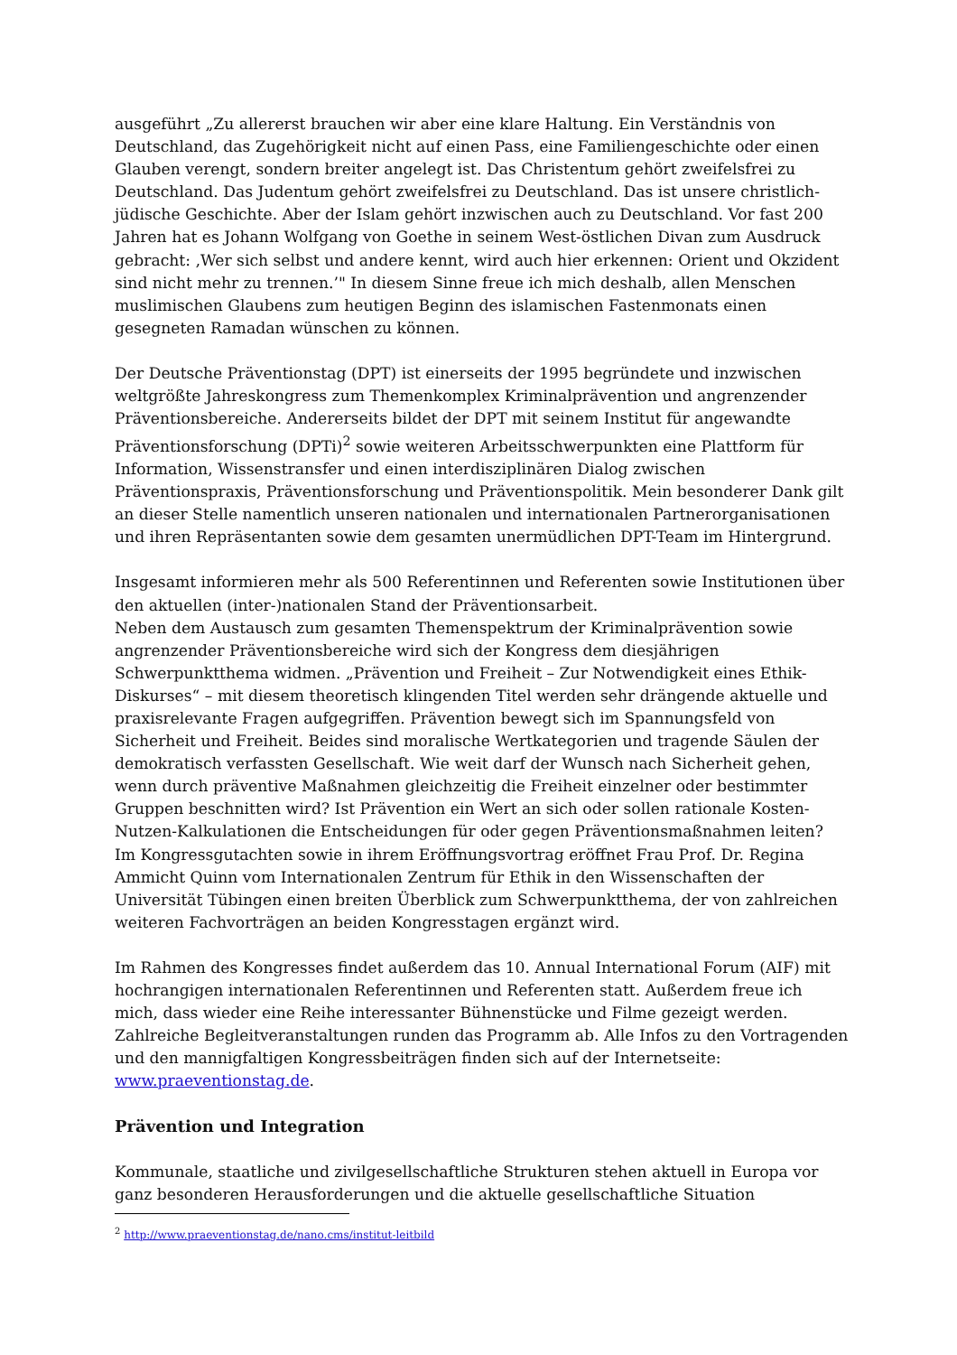ausgeführt „Zu allererst brauchen wir aber eine klare Haltung. Ein Verständnis von Deutschland, das Zugehörigkeit nicht auf einen Pass, eine Familiengeschichte oder einen Glauben verengt, sondern breiter angelegt ist. Das Christentum gehört zweifelsfrei zu Deutschland. Das Judentum gehört zweifelsfrei zu Deutschland. Das ist unsere christlich-jüdische Geschichte. Aber der Islam gehört inzwischen auch zu Deutschland. Vor fast 200 Jahren hat es Johann Wolfgang von Goethe in seinem West-östlichen Divan zum Ausdruck gebracht: ‚Wer sich selbst und andere kennt, wird auch hier erkennen: Orient und Okzident sind nicht mehr zu trennen.’" In diesem Sinne freue ich mich deshalb, allen Menschen muslimischen Glaubens zum heutigen Beginn des islamischen Fastenmonats einen gesegneten Ramadan wünschen zu können.
Der Deutsche Präventionstag (DPT) ist einerseits der 1995 begründete und inzwischen weltgrößte Jahreskongress zum Themenkomplex Kriminalprävention und angrenzender Präventionsbereiche. Andererseits bildet der DPT mit seinem Institut für angewandte Präventionsforschung (DPTi)<sup>2</sup> sowie weiteren Arbeitsschwerpunkten eine Plattform für Information, Wissenstransfer und einen interdisziplinären Dialog zwischen Präventionspraxis, Präventionsforschung und Präventionspolitik. Mein besonderer Dank gilt an dieser Stelle namentlich unseren nationalen und internationalen Partnerorganisationen und ihren Repräsentanten sowie dem gesamten unermüdlichen DPT-Team im Hintergrund.
Insgesamt informieren mehr als 500 Referentinnen und Referenten sowie Institutionen über den aktuellen (inter-)nationalen Stand der Präventionsarbeit.
Neben dem Austausch zum gesamten Themenspektrum der Kriminalprävention sowie angrenzender Präventionsbereiche wird sich der Kongress dem diesjährigen Schwerpunktthema widmen. „Prävention und Freiheit – Zur Notwendigkeit eines Ethik-Diskurses“ – mit diesem theoretisch klingenden Titel werden sehr drängende aktuelle und praxisrelevante Fragen aufgegriffen. Prävention bewegt sich im Spannungsfeld von Sicherheit und Freiheit. Beides sind moralische Wertkategorien und tragende Säulen der demokratisch verfassten Gesellschaft. Wie weit darf der Wunsch nach Sicherheit gehen, wenn durch präventive Maßnahmen gleichzeitig die Freiheit einzelner oder bestimmter Gruppen beschnitten wird? Ist Prävention ein Wert an sich oder sollen rationale Kosten-Nutzen-Kalkulationen die Entscheidungen für oder gegen Präventionsmaßnahmen leiten? Im Kongressgutachten sowie in ihrem Eröffnungsvortrag eröffnet Frau Prof. Dr. Regina Ammicht Quinn vom Internationalen Zentrum für Ethik in den Wissenschaften der Universität Tübingen einen breiten Überblick zum Schwerpunktthema, der von zahlreichen weiteren Fachvorträgen an beiden Kongresstagen ergänzt wird.
Im Rahmen des Kongresses findet außerdem das 10. Annual International Forum (AIF) mit hochrangigen internationalen Referentinnen und Referenten statt. Außerdem freue ich mich, dass wieder eine Reihe interessanter Bühnenstücke und Filme gezeigt werden. Zahlreiche Begleitveranstaltungen runden das Programm ab. Alle Infos zu den Vortragenden und den mannigfaltigen Kongressbeiträgen finden sich auf der Internetseite: www.praeventionstag.de.
Prävention und Integration
Kommunale, staatliche und zivilgesellschaftliche Strukturen stehen aktuell in Europa vor ganz besonderen Herausforderungen und die aktuelle gesellschaftliche Situation
<sup>2</sup> http://www.praeventionstag.de/nano.cms/institut-leitbild